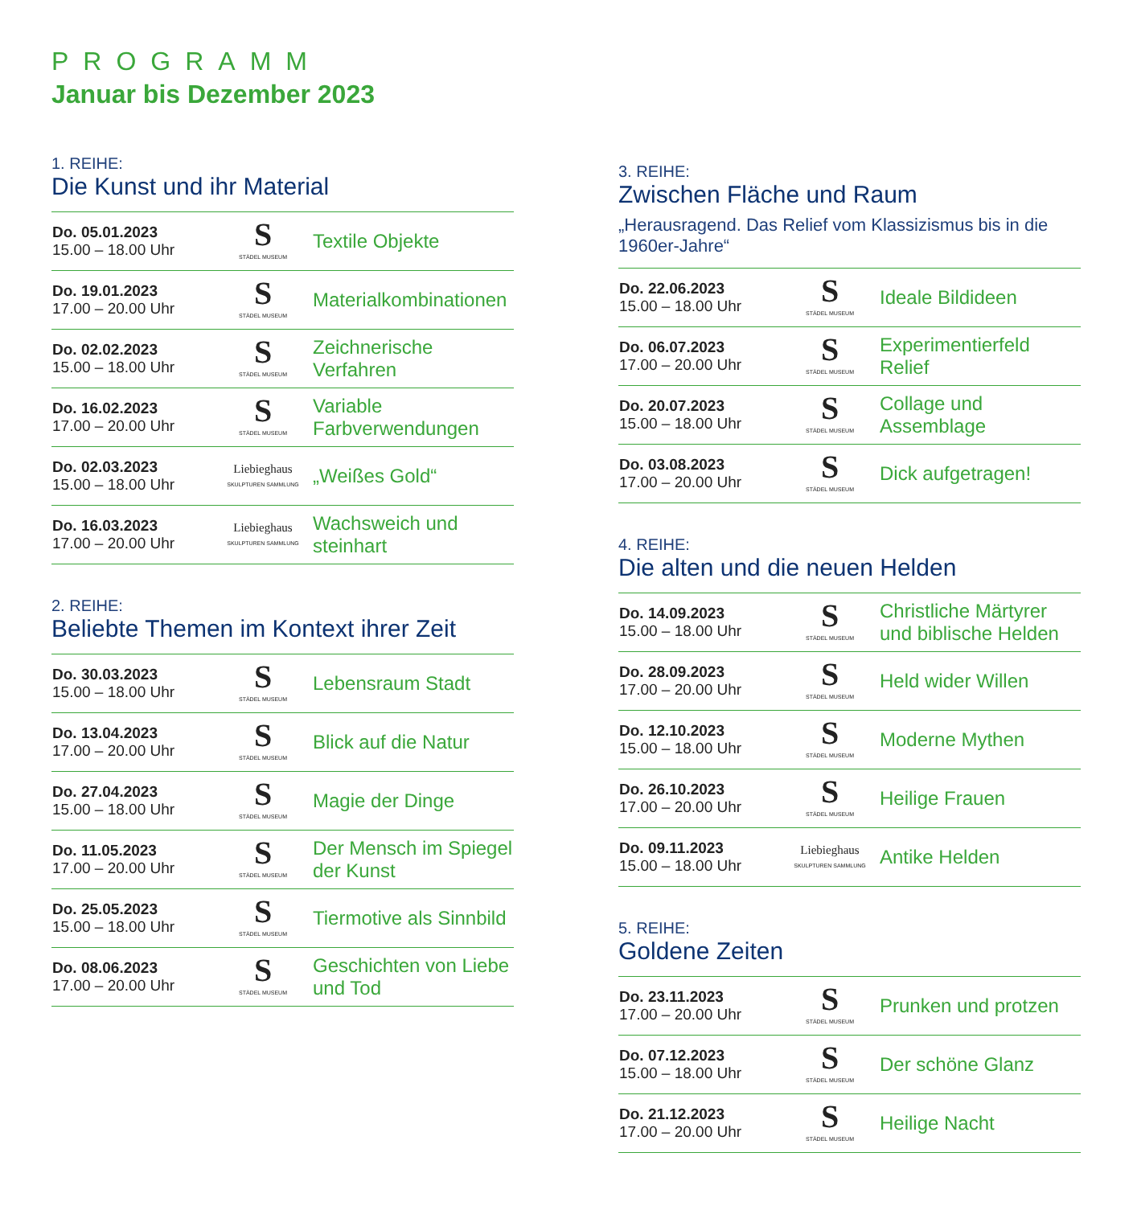PROGRAMM
Januar bis Dezember 2023
1. REIHE:
Die Kunst und ihr Material
| Do. 05.01.2023 15.00 – 18.00 Uhr | S STÄDEL MUSEUM | Textile Objekte |
| Do. 19.01.2023 17.00 – 20.00 Uhr | S STÄDEL MUSEUM | Materialkombinationen |
| Do. 02.02.2023 15.00 – 18.00 Uhr | S STÄDEL MUSEUM | Zeichnerische Verfahren |
| Do. 16.02.2023 17.00 – 20.00 Uhr | S STÄDEL MUSEUM | Variable Farbverwendungen |
| Do. 02.03.2023 15.00 – 18.00 Uhr | Liebieghaus SKULPTUREN SAMMLUNG | „Weißes Gold“ |
| Do. 16.03.2023 17.00 – 20.00 Uhr | Liebieghaus SKULPTUREN SAMMLUNG | Wachsweich und steinhart |
2. REIHE:
Beliebte Themen im Kontext ihrer Zeit
| Do. 30.03.2023 15.00 – 18.00 Uhr | S STÄDEL MUSEUM | Lebensraum Stadt |
| Do. 13.04.2023 17.00 – 20.00 Uhr | S STÄDEL MUSEUM | Blick auf die Natur |
| Do. 27.04.2023 15.00 – 18.00 Uhr | S STÄDEL MUSEUM | Magie der Dinge |
| Do. 11.05.2023 17.00 – 20.00 Uhr | S STÄDEL MUSEUM | Der Mensch im Spiegel der Kunst |
| Do. 25.05.2023 15.00 – 18.00 Uhr | S STÄDEL MUSEUM | Tiermotive als Sinnbild |
| Do. 08.06.2023 17.00 – 20.00 Uhr | S STÄDEL MUSEUM | Geschichten von Liebe und Tod |
3. REIHE:
Zwischen Fläche und Raum
„Herausragend. Das Relief vom Klassizismus bis in die 1960er-Jahre“
| Do. 22.06.2023 15.00 – 18.00 Uhr | S STÄDEL MUSEUM | Ideale Bildideen |
| Do. 06.07.2023 17.00 – 20.00 Uhr | S STÄDEL MUSEUM | Experimentierfeld Relief |
| Do. 20.07.2023 15.00 – 18.00 Uhr | S STÄDEL MUSEUM | Collage und Assemblage |
| Do. 03.08.2023 17.00 – 20.00 Uhr | S STÄDEL MUSEUM | Dick aufgetragen! |
4. REIHE:
Die alten und die neuen Helden
| Do. 14.09.2023 15.00 – 18.00 Uhr | S STÄDEL MUSEUM | Christliche Märtyrer und biblische Helden |
| Do. 28.09.2023 17.00 – 20.00 Uhr | S STÄDEL MUSEUM | Held wider Willen |
| Do. 12.10.2023 15.00 – 18.00 Uhr | S STÄDEL MUSEUM | Moderne Mythen |
| Do. 26.10.2023 17.00 – 20.00 Uhr | S STÄDEL MUSEUM | Heilige Frauen |
| Do. 09.11.2023 15.00 – 18.00 Uhr | Liebieghaus SKULPTUREN SAMMLUNG | Antike Helden |
5. REIHE:
Goldene Zeiten
| Do. 23.11.2023 17.00 – 20.00 Uhr | S STÄDEL MUSEUM | Prunken und protzen |
| Do. 07.12.2023 15.00 – 18.00 Uhr | S STÄDEL MUSEUM | Der schöne Glanz |
| Do. 21.12.2023 17.00 – 20.00 Uhr | S STÄDEL MUSEUM | Heilige Nacht |